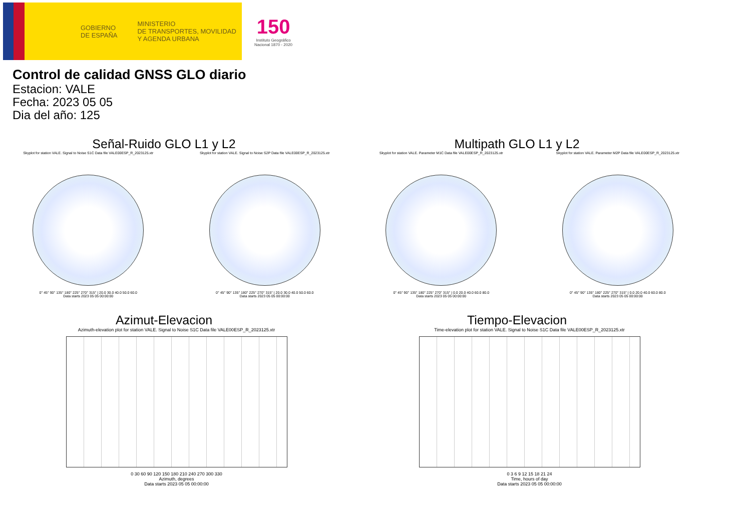GOBIERNO
DE ESPAÑA
MINISTERIO
DE TRANSPORTES, MOVILIDAD
Y AGENDA URBANA
150
Instituto Geográfico
Nacional 1870 - 2020
Control de calidad GNSS GLO diario
Estacion: VALE
Fecha: 2023 05 05
Dia del año: 125
Señal-Ruido GLO L1 y L2
Skyplot for station VALE. Signal to Noise S1C Data file VALE00ESP_R_2023125.xtr
0° 45° 90° 135° 180° 225° 270° 315° | 20.0 30.0 40.0 50.0 60.0
Data starts 2023 05 05 00:00:00
Skyplot for station VALE. Signal to Noise S2P Data file VALE00ESP_R_2023125.xtr
0° 45° 90° 135° 180° 225° 270° 315° | 20.0 30.0 40.0 50.0 60.0
Data starts 2023 05 05 00:00:00
Multipath GLO L1 y L2
Skyplot for station VALE. Parameter M1C Data file VALE00ESP_R_2023125.xtr
0° 45° 90° 135° 180° 225° 270° 315° | 0.0 20.0 40.0 60.0 80.0
Data starts 2023 05 05 00:00:00
Skyplot for station VALE. Parameter M2P Data file VALE00ESP_R_2023125.xtr
0° 45° 90° 135° 180° 225° 270° 315° | 0.0 20.0 40.0 60.0 80.0
Data starts 2023 05 05 00:00:00
Azimut-Elevacion
Azimuth-elevation plot for station VALE. Signal to Noise S1C Data file VALE00ESP_R_2023125.xtr
0 30 60 90 120 150 180 210 240 270 300 330
Azimuth, degrees
Data starts 2023 05 05 00:00:00
Tiempo-Elevacion
Time-elevation plot for station VALE. Signal to Noise S1C Data file VALE00ESP_R_2023125.xtr
0 3 6 9 12 15 18 21 24
Time, hours of day
Data starts 2023 05 05 00:00:00